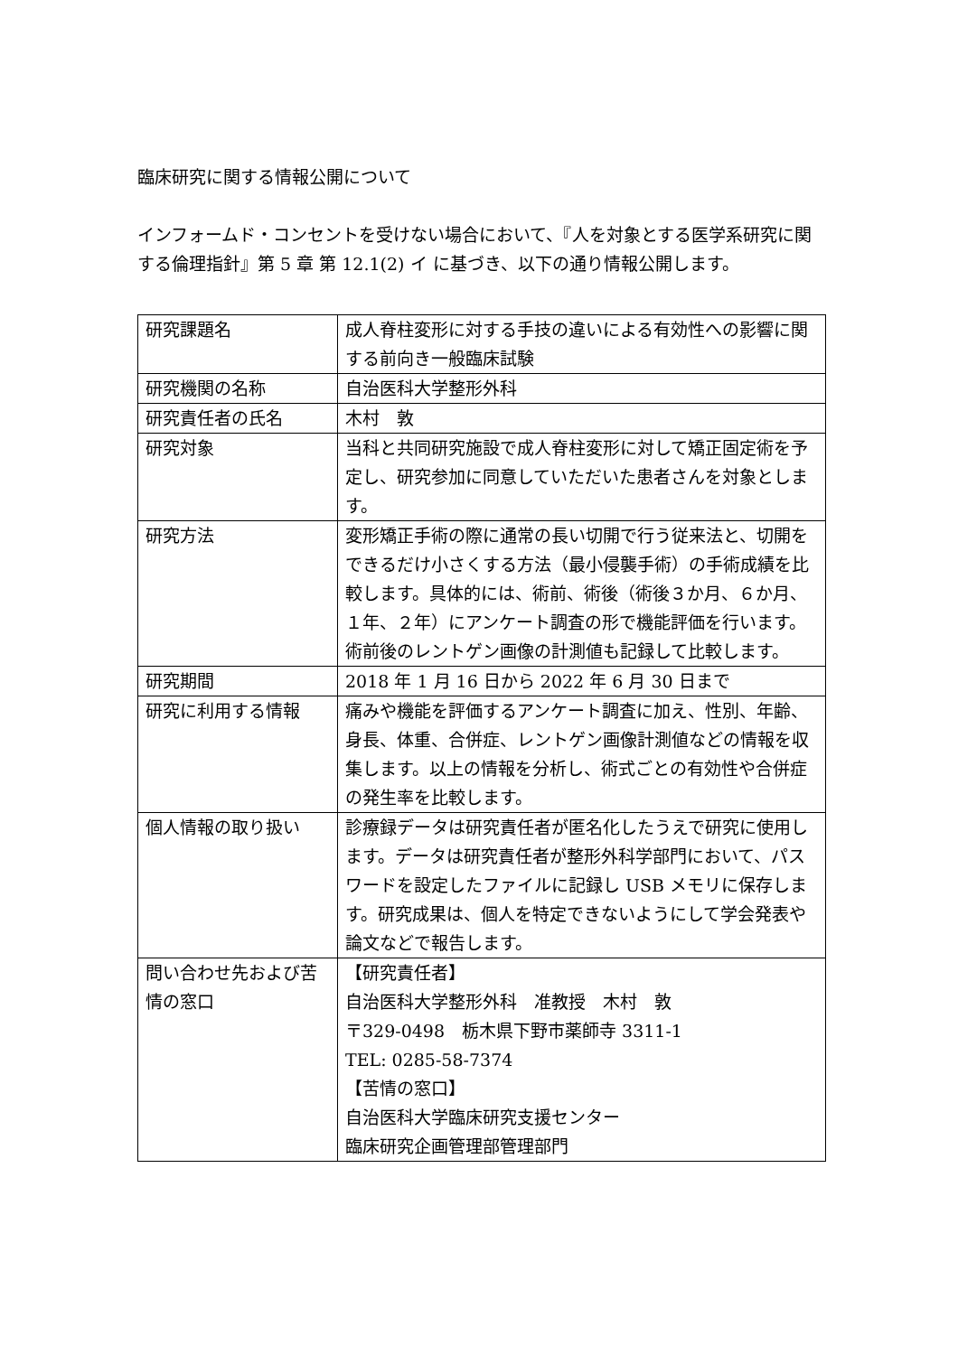臨床研究に関する情報公開について
インフォームド・コンセントを受けない場合において、『人を対象とする医学系研究に関する倫理指針』第 5 章 第 12.1(2) イ に基づき、以下の通り情報公開します。
| 研究課題名 | 成人脊柱変形に対する手技の違いによる有効性への影響に関する前向き一般臨床試験 |
| 研究機関の名称 | 自治医科大学整形外科 |
| 研究責任者の氏名 | 木村 敦 |
| 研究対象 | 当科と共同研究施設で成人脊柱変形に対して矯正固定術を予定し、研究参加に同意していただいた患者さんを対象とします。 |
| 研究方法 | 変形矯正手術の際に通常の長い切開で行う従来法と、切開をできるだけ小さくする方法（最小侵襲手術）の手術成績を比較します。具体的には、術前、術後（術後３か月、６か月、１年、２年）にアンケート調査の形で機能評価を行います。術前後のレントゲン画像の計測値も記録して比較します。 |
| 研究期間 | 2018 年 1 月 16 日から 2022 年 6 月 30 日まで |
| 研究に利用する情報 | 痛みや機能を評価するアンケート調査に加え、性別、年齢、身長、体重、合併症、レントゲン画像計測値などの情報を収集します。以上の情報を分析し、術式ごとの有効性や合併症の発生率を比較します。 |
| 個人情報の取り扱い | 診療録データは研究責任者が匿名化したうえで研究に使用します。データは研究責任者が整形外科学部門において、パスワードを設定したファイルに記録し USB メモリに保存します。研究成果は、個人を特定できないようにして学会発表や論文などで報告します。 |
| 問い合わせ先および苦情の窓口 | 【研究責任者】 自治医科大学整形外科 准教授 木村 敦 〒329-0498 栃木県下野市薬師寺 3311-1 TEL: 0285-58-7374 【苦情の窓口】 自治医科大学臨床研究支援センター 臨床研究企画管理部管理部門 |